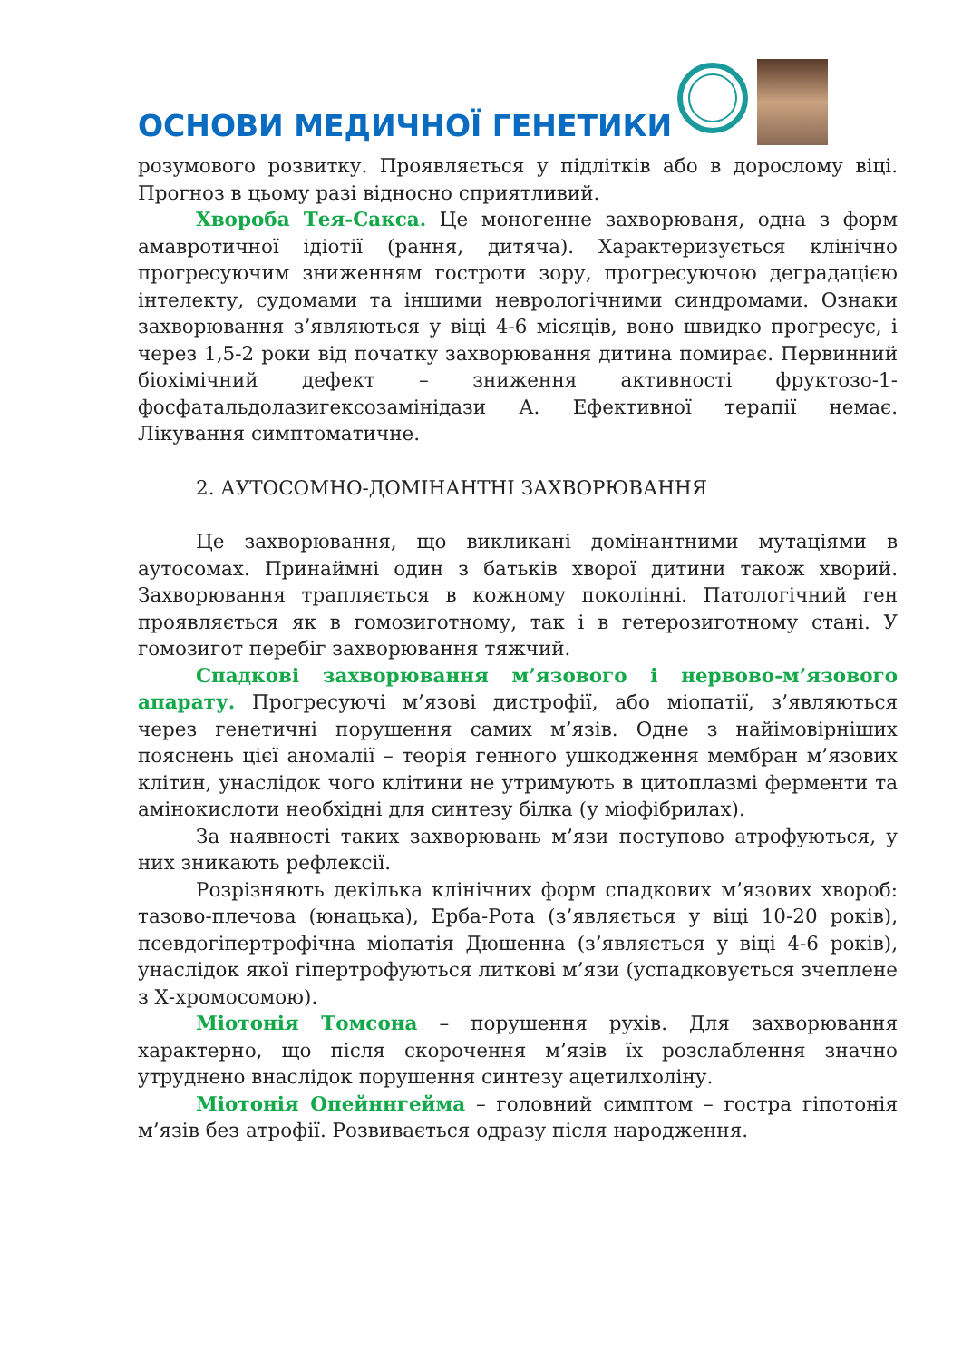ОСНОВИ МЕДИЧНОЇ ГЕНЕТИКИ
розумового розвитку. Проявляється у підлітків або в дорослому віці. Прогноз в цьому разі відносно сприятливий.
Хвороба Тея-Сакса. Це моногенне захворюваня, одна з форм амавротичної ідіотії (рання, дитяча). Характеризується клінічно прогресуючим зниженням гостроти зору, прогресуючою деградацією інтелекту, судомами та іншими неврологічними синдромами. Ознаки захворювання з’являються у віці 4-6 місяців, воно швидко прогресує, і через 1,5-2 роки від початку захворювання дитина помирає. Первинний біохімічний дефект – зниження активності фруктозо-1-фосфатальдолазигексозамінідази А. Ефективної терапії немає. Лікування симптоматичне.
2. АУТОСОМНО-ДОМІНАНТНІ ЗАХВОРЮВАННЯ
Це захворювання, що викликані домінантними мутаціями в аутосомах. Принаймні один з батьків хворої дитини також хворий. Захворювання трапляється в кожному поколінні. Патологічний ген проявляється як в гомозиготному, так і в гетерозиготному стані. У гомозигот перебіг захворювання тяжчий.
Спадкові захворювання м’язового і нервово-м’язового апарату. Прогресуючі м’язові дистрофії, або міопатії, з’являються через генетичні порушення самих м’язів. Одне з найімовірніших пояснень цієї аномалії – теорія генного ушкодження мембран м’язових клітин, унаслідок чого клітини не утримують в цитоплазмі ферменти та амінокислоти необхідні для синтезу білка (у міофібрилах).
За наявності таких захворювань м’язи поступово атрофуються, у них зникають рефлексії.
Розрізняють декілька клінічних форм спадкових м’язових хвороб: тазово-плечова (юнацька), Ерба-Рота (з’являється у віці 10-20 років), псевдогіпертрофічна міопатія Дюшенна (з’являється у віці 4-6 років), унаслідок якої гіпертрофуються литкові м’язи (успадковується зчеплене з Х-хромосомою).
Міотонія Томсона – порушення рухів. Для захворювання характерно, що після скорочення м’язів їх розслаблення значно утруднено внаслідок порушення синтезу ацетилхоліну.
Міотонія Опейннгейма – головний симптом – гостра гіпотонія м’язів без атрофії. Розвивається одразу після народження.